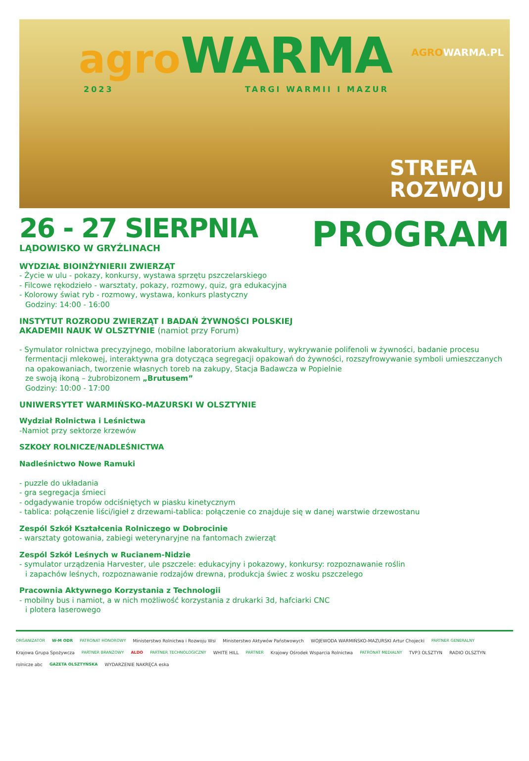agro WARMA
2023 TARGI WARMII I MAZUR
AGROWARMA.PL
STREFA
ROZWOJU
26 - 27 SIERPNIA
LĄDOWISKO W GRYŹLINACH
PROGRAM
WYDZIAŁ BIOINŻYNIERII ZWIERZĄT
- Życie w ulu - pokazy, konkursy, wystawa sprzętu pszczelarskiego
- Filcowe rękodzieło - warsztaty, pokazy, rozmowy, quiz, gra edukacyjna
- Kolorowy świat ryb - rozmowy, wystawa, konkurs plastyczny
Godziny: 14:00 - 16:00
INSTYTUT ROZRODU ZWIERZĄT I BADAŃ ŻYWNOŚCI POLSKIEJ
AKADEMII NAUK W OLSZTYNIE (namiot przy Forum)
- Symulator rolnictwa precyzyjnego, mobilne laboratorium akwakultury, wykrywanie polifenoli w żywności, badanie procesu
fermentacji mlekowej, interaktywna gra dotycząca segregacji opakowań do żywności, rozszyfrowywanie symboli umieszczanych na opakowaniach, tworzenie własnych toreb na zakupy, Stacja Badawcza w Popielnie
ze swoją ikoną – żubrobizonem „Brutusem”
Godziny: 10:00 - 17:00
UNIWERSYTET WARMIŃSKO-MAZURSKI W OLSZTYNIE
Wydział Rolnictwa i Leśnictwa
-Namiot przy sektorze krzewów
SZKOŁY ROLNICZE/NADLEŚNICTWA
Nadleśnictwo Nowe Ramuki
- puzzle do układania
- gra segregacja śmieci
- odgadywanie tropów odciśniętych w piasku kinetycznym
- tablica: połączenie liści/igieł z drzewami-tablica: połączenie co znajduje się w danej warstwie drzewostanu
Zespól Szkół Kształcenia Rolniczego w Dobrocinie
- warsztaty gotowania, zabiegi weterynaryjne na fantomach zwierząt
Zespól Szkół Leśnych w Rucianem-Nidzie
- symulator urządzenia Harvester, ule pszczele: edukacyjny i pokazowy, konkursy: rozpoznawanie roślin
i zapachów leśnych, rozpoznawanie rodzajów drewna, produkcja świec z wosku pszczelego
Pracownia Aktywnego Korzystania z Technologii
- mobilny bus i namiot, a w nich możliwość korzystania z drukarki 3d, hafciarki CNC
i plotera laserowego
ORGANIZATOR W-M ODR PATRONAT HONOROWY Ministerstwo Rolnictwa i Rozwoju Wsi Ministerstwo Aktywów Państwowych WOJEWODA WARMIŃSKO-MAZURSKI Artur Chojecki PARTNER GENERALNY Krajowa Grupa Spożywcza PARTNER BRANŻOWY ALDO PARTNER TECHNOLOGICZNY WHITE HILL PARTNER Krajowy Ośrodek Wsparcia Rolnictwa PATRONAT MEDIALNY TVP3 OLSZTYN RADIO OLSZTYN rolnicze abc GAZETA OLSZTYŃSKA WYDARZENIE NAKRĘCA eska